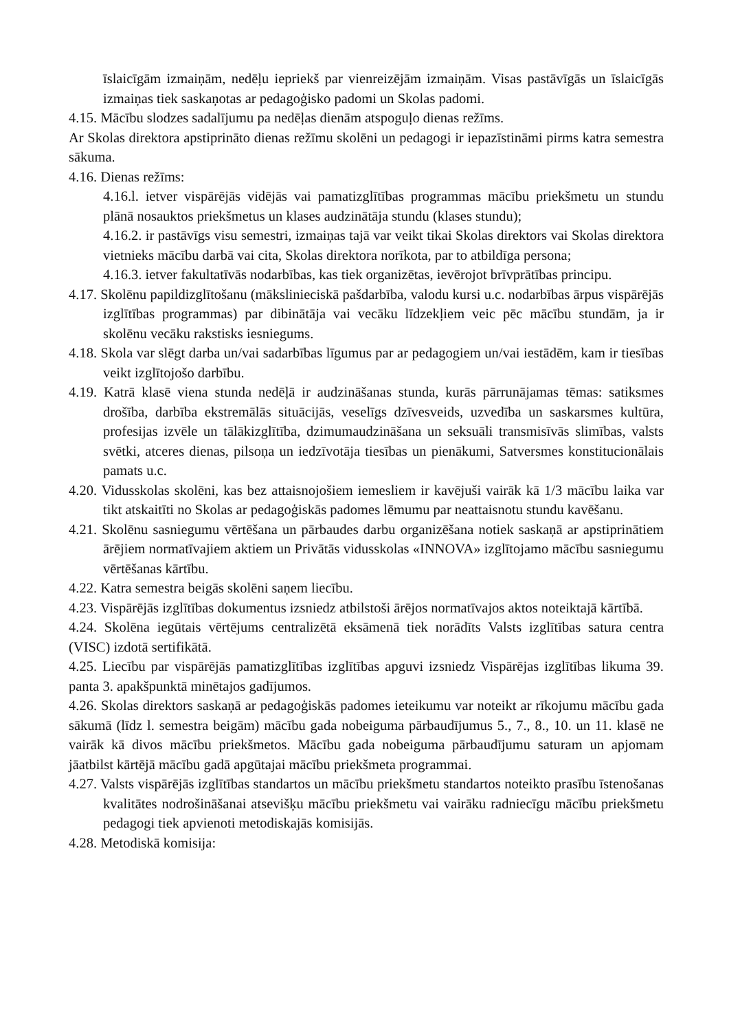īslaicīgām izmaiņām, nedēļu iepriekš par vienreizējām izmaiņām. Visas pastāvīgās un īslaicīgās izmaiņas tiek saskaņotas ar pedagoģisko padomi un Skolas padomi.
4.15. Mācību slodzes sadalījumu pa nedēļas dienām atspoguļo dienas režīms.
Ar Skolas direktora apstiprināto dienas režīmu skolēni un pedagogi ir iepazīstināmi pirms katra semestra sākuma.
4.16. Dienas režīms:
4.16.l. ietver vispārējās vidējās vai pamatizglītības programmas mācību priekšmetu un stundu plānā nosauktos priekšmetus un klases audzinātāja stundu (klases stundu);
4.16.2. ir pastāvīgs visu semestri, izmaiņas tajā var veikt tikai Skolas direktors vai Skolas direktora vietnieks mācību darbā vai cita, Skolas direktora norīkota, par to atbildīga persona;
4.16.3. ietver fakultatīvās nodarbības, kas tiek organizētas, ievērojot brīvprātības principu.
4.17. Skolēnu papildizglītošanu (mākslinieciskā pašdarbība, valodu kursi u.c. nodarbības ārpus vispārējās izglītības programmas) par dibinātāja vai vecāku līdzekļiem veic pēc mācību stundām, ja ir skolēnu vecāku rakstisks iesniegums.
4.18. Skola var slēgt darba un/vai sadarbības līgumus par ar pedagogiem un/vai iestādēm, kam ir tiesības veikt izglītojošo darbību.
4.19. Katrā klasē viena stunda nedēļā ir audzināšanas stunda, kurās pārrunājamas tēmas: satiksmes drošība, darbība ekstremālās situācijās, veselīgs dzīvesveids, uzvedība un saskarsmes kultūra, profesijas izvēle un tālākizglītība, dzimumaudzināšana un seksuāli transmisīvās slimības, valsts svētki, atceres dienas, pilsoņa un iedzīvotāja tiesības un pienākumi, Satversmes konstitucionālais pamats u.c.
4.20. Vidusskolas skolēni, kas bez attaisnojošiem iemesliem ir kavējuši vairāk kā 1/3 mācību laika var tikt atskaitīti no Skolas ar pedagoģiskās padomes lēmumu par neattaisnotu stundu kavēšanu.
4.21. Skolēnu sasniegumu vērtēšana un pārbaudes darbu organizēšana notiek saskaņā ar apstiprinātiem ārējiem normatīvajiem aktiem un Privātās vidusskolas «INNOVA» izglītojamo mācību sasniegumu vērtēšanas kārtību.
4.22. Katra semestra beigās skolēni saņem liecību.
4.23. Vispārējās izglītības dokumentus izsniedz atbilstoši ārējos normatīvajos aktos noteiktajā kārtībā.
4.24. Skolēna iegūtais vērtējums centralizētā eksāmenā tiek norādīts Valsts izglītības satura centra (VISC) izdotā sertifikātā.
4.25. Liecību par vispārējās pamatizglītības izglītības apguvi izsniedz Vispārējas izglītības likuma 39. panta 3. apakšpunktā minētajos gadījumos.
4.26. Skolas direktors saskaņā ar pedagoģiskās padomes ieteikumu var noteikt ar rīkojumu mācību gada sākumā (līdz l. semestra beigām) mācību gada nobeiguma pārbaudījumus 5., 7., 8., 10. un 11. klasē ne vairāk kā divos mācību priekšmetos. Mācību gada nobeiguma pārbaudījumu saturam un apjomam jāatbilst kārtējā mācību gadā apgūtajai mācību priekšmeta programmai.
4.27. Valsts vispārējās izglītības standartos un mācību priekšmetu standartos noteikto prasību īstenošanas kvalitātes nodrošināšanai atsevišķu mācību priekšmetu vai vairāku radniecīgu mācību priekšmetu pedagogi tiek apvienoti metodiskajās komisijās.
4.28. Metodiskā komisija: